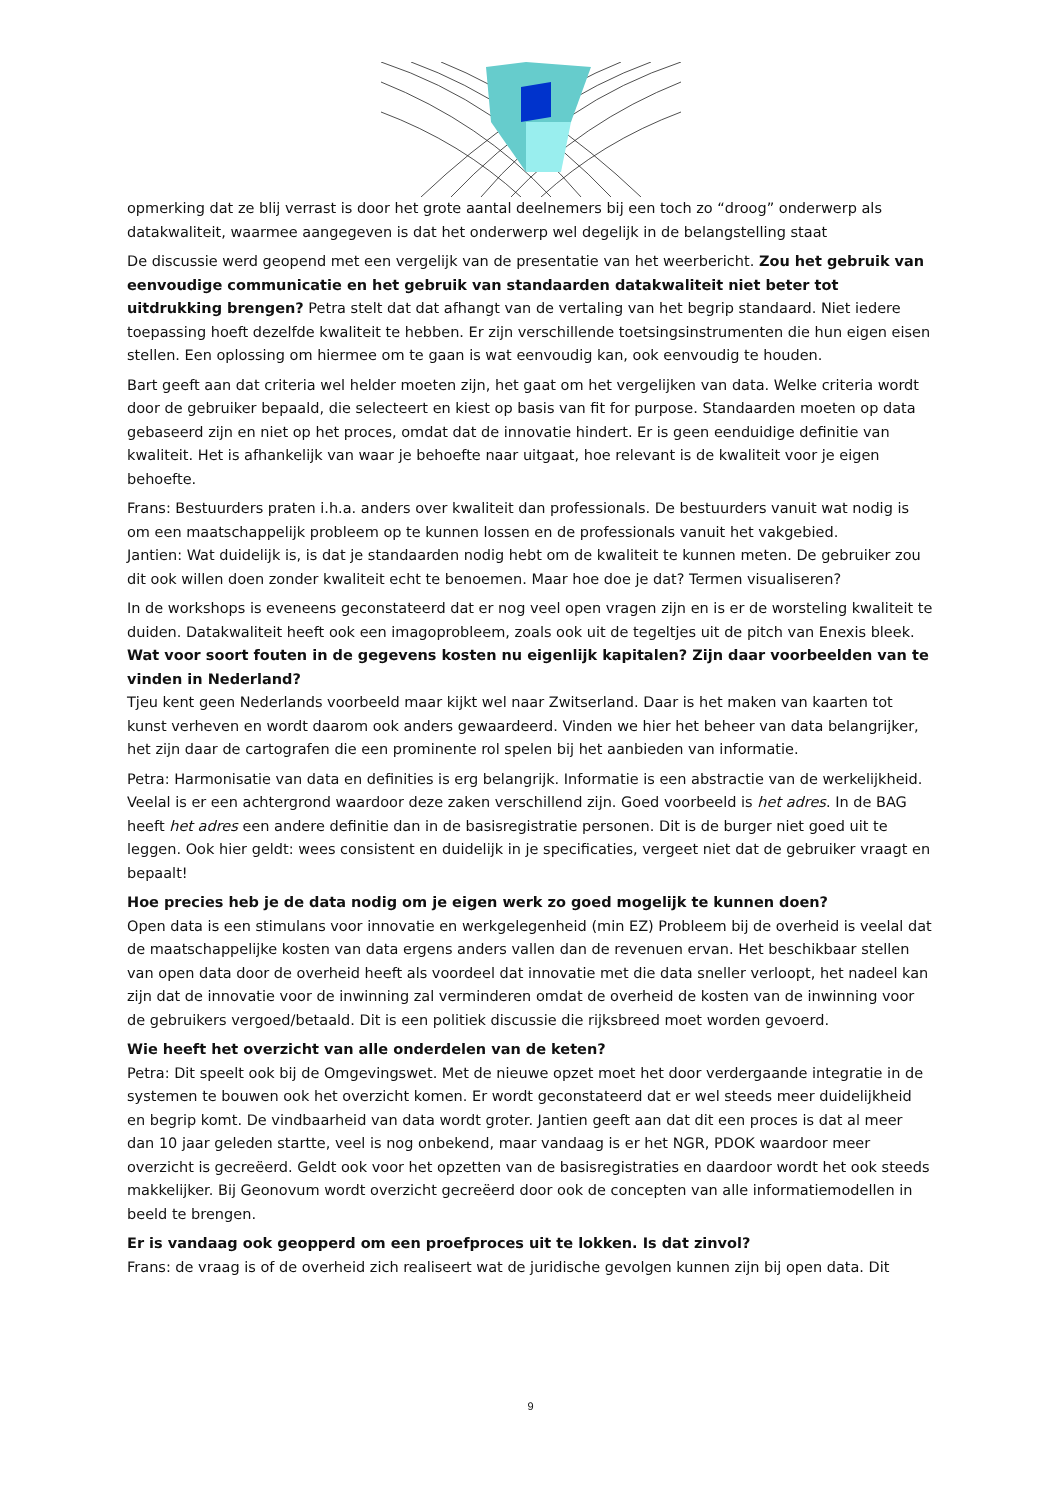opmerking dat ze blij verrast is door het grote aantal deelnemers bij een toch zo “droog” onderwerp als datakwaliteit, waarmee aangegeven is dat het onderwerp wel degelijk in de belangstelling staat
De discussie werd geopend met een vergelijk van de presentatie van het weerbericht. Zou het gebruik van eenvoudige communicatie en het gebruik van standaarden datakwaliteit niet beter tot uitdrukking brengen? Petra stelt dat dat afhangt van de vertaling van het begrip standaard. Niet iedere toepassing hoeft dezelfde kwaliteit te hebben. Er zijn verschillende toetsingsinstrumenten die hun eigen eisen stellen. Een oplossing om hiermee om te gaan is wat eenvoudig kan, ook eenvoudig te houden.
Bart geeft aan dat criteria wel helder moeten zijn, het gaat om het vergelijken van data. Welke criteria wordt door de gebruiker bepaald, die selecteert en kiest op basis van fit for purpose. Standaarden moeten op data gebaseerd zijn en niet op het proces, omdat dat de innovatie hindert. Er is geen eenduidige definitie van kwaliteit. Het is afhankelijk van waar je behoefte naar uitgaat, hoe relevant is de kwaliteit voor je eigen behoefte.
Frans: Bestuurders praten i.h.a. anders over kwaliteit dan professionals. De bestuurders vanuit wat nodig is om een maatschappelijk probleem op te kunnen lossen en de professionals vanuit het vakgebied.
Jantien: Wat duidelijk is, is dat je standaarden nodig hebt om de kwaliteit te kunnen meten. De gebruiker zou dit ook willen doen zonder kwaliteit echt te benoemen. Maar hoe doe je dat? Termen visualiseren?
In de workshops is eveneens geconstateerd dat er nog veel open vragen zijn en is er de worsteling kwaliteit te duiden. Datakwaliteit heeft ook een imagoprobleem, zoals ook uit de tegeltjes uit de pitch van Enexis bleek. Wat voor soort fouten in de gegevens kosten nu eigenlijk kapitalen? Zijn daar voorbeelden van te vinden in Nederland?
Tjeu kent geen Nederlands voorbeeld maar kijkt wel naar Zwitserland. Daar is het maken van kaarten tot kunst verheven en wordt daarom ook anders gewaardeerd. Vinden we hier het beheer van data belangrijker, het zijn daar de cartografen die een prominente rol spelen bij het aanbieden van informatie.
Petra: Harmonisatie van data en definities is erg belangrijk. Informatie is een abstractie van de werkelijkheid. Veelal is er een achtergrond waardoor deze zaken verschillend zijn. Goed voorbeeld is het adres. In de BAG heeft het adres een andere definitie dan in de basisregistratie personen. Dit is de burger niet goed uit te leggen. Ook hier geldt: wees consistent en duidelijk in je specificaties, vergeet niet dat de gebruiker vraagt en bepaalt!
Hoe precies heb je de data nodig om je eigen werk zo goed mogelijk te kunnen doen?
Open data is een stimulans voor innovatie en werkgelegenheid (min EZ) Probleem bij de overheid is veelal dat de maatschappelijke kosten van data ergens anders vallen dan de revenuen ervan. Het beschikbaar stellen van open data door de overheid heeft als voordeel dat innovatie met die data sneller verloopt, het nadeel kan zijn dat de innovatie voor de inwinning zal verminderen omdat de overheid de kosten van de inwinning voor de gebruikers vergoed/betaald. Dit is een politiek discussie die rijksbreed moet worden gevoerd.
Wie heeft het overzicht van alle onderdelen van de keten?
Petra: Dit speelt ook bij de Omgevingswet. Met de nieuwe opzet moet het door verdergaande integratie in de systemen te bouwen ook het overzicht komen. Er wordt geconstateerd dat er wel steeds meer duidelijkheid en begrip komt. De vindbaarheid van data wordt groter. Jantien geeft aan dat dit een proces is dat al meer dan 10 jaar geleden startte, veel is nog onbekend, maar vandaag is er het NGR, PDOK waardoor meer overzicht is gecreëerd. Geldt ook voor het opzetten van de basisregistraties en daardoor wordt het ook steeds makkelijker. Bij Geonovum wordt overzicht gecreëerd door ook de concepten van alle informatiemodellen in beeld te brengen.
Er is vandaag ook geopperd om een proefproces uit te lokken. Is dat zinvol?
Frans: de vraag is of de overheid zich realiseert wat de juridische gevolgen kunnen zijn bij open data. Dit
9